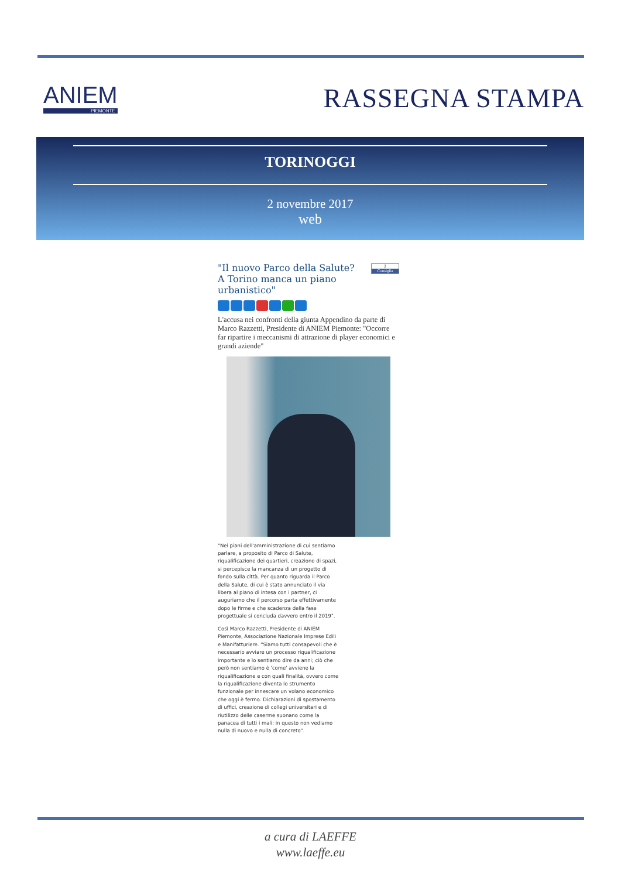ANIEM
PIEMONTE
RASSEGNA STAMPA
TORINOGGI
2 novembre 2017
web
2
Consiglia
"Il nuovo Parco della Salute? A Torino manca un piano urbanistico"
L'accusa nei confronti della giunta Appendino da parte di Marco Razzetti, Presidente di ANIEM Piemonte: "Occorre far ripartire i meccanismi di attrazione di player economici e grandi aziende"
"Nei piani dell'amministrazione di cui sentiamo parlare, a proposito di Parco di Salute, riqualificazione dei quartieri, creazione di spazi, si percepisce la mancanza di un progetto di fondo sulla città. Per quanto riguarda il Parco della Salute, di cui è stato annunciato il via libera al piano di intesa con i partner, ci auguriamo che il percorso parta effettivamente dopo le firme e che scadenza della fase progettuale si concluda davvero entro il 2019".
Così Marco Razzetti, Presidente di ANIEM Piemonte, Associazione Nazionale Imprese Edili e Manifatturiere. "Siamo tutti consapevoli che è necessario avviare un processo riqualificazione importante e lo sentiamo dire da anni; ciò che però non sentiamo è 'come' avviene la riqualificazione e con quali finalità, ovvero come la riqualificazione diventa lo strumento funzionale per innescare un volano economico che oggi è fermo. Dichiarazioni di spostamento di uffici, creazione di collegi universitari e di riutilizzo delle caserme suonano come la panacea di tutti i mali: in questo non vediamo nulla di nuovo e nulla di concreto".
a cura di LAEFFE
www.laeffe.eu